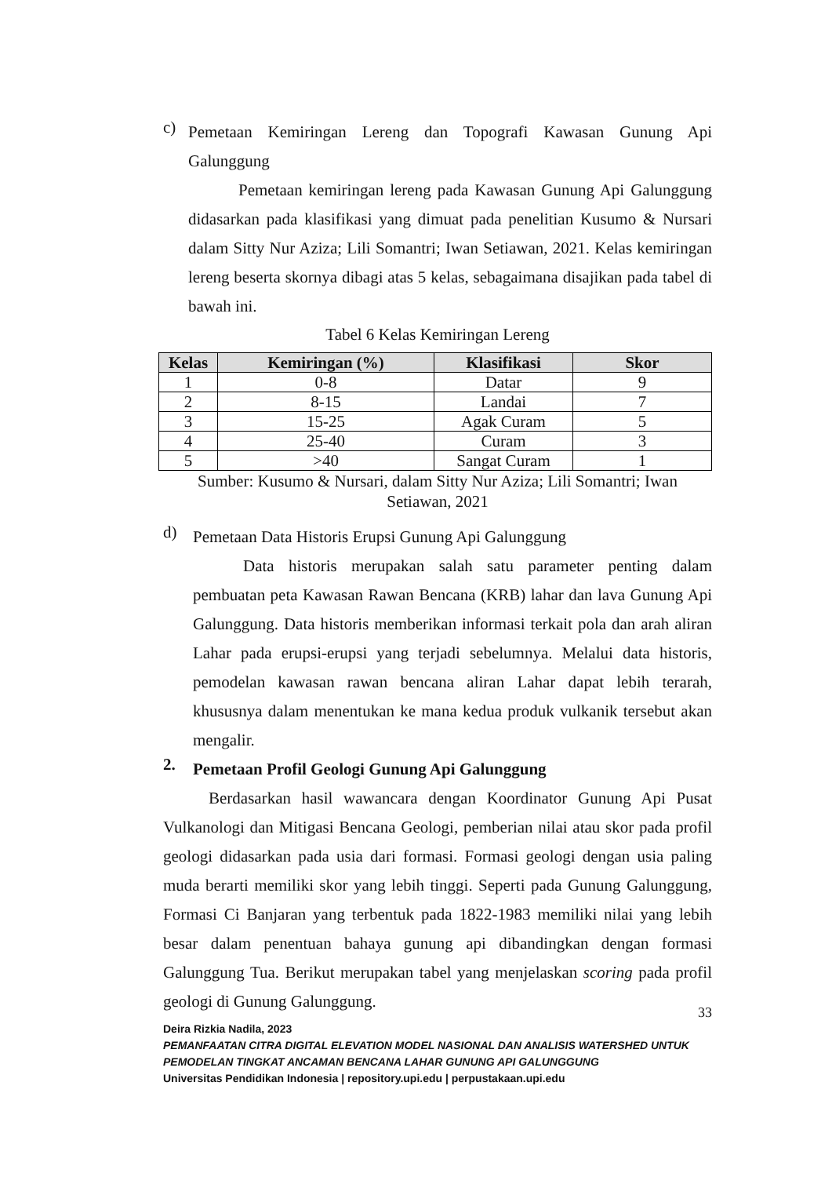c)
Pemetaan Kemiringan Lereng dan Topografi Kawasan Gunung Api Galunggung
Pemetaan kemiringan lereng pada Kawasan Gunung Api Galunggung didasarkan pada klasifikasi yang dimuat pada penelitian Kusumo & Nursari dalam Sitty Nur Aziza; Lili Somantri; Iwan Setiawan, 2021. Kelas kemiringan lereng beserta skornya dibagi atas 5 kelas, sebagaimana disajikan pada tabel di bawah ini.
Tabel 6 Kelas Kemiringan Lereng
| Kelas | Kemiringan (%) | Klasifikasi | Skor |
| --- | --- | --- | --- |
| 1 | 0-8 | Datar | 9 |
| 2 | 8-15 | Landai | 7 |
| 3 | 15-25 | Agak Curam | 5 |
| 4 | 25-40 | Curam | 3 |
| 5 | >40 | Sangat Curam | 1 |
Sumber: Kusumo & Nursari, dalam Sitty Nur Aziza; Lili Somantri; Iwan
Setiawan, 2021
d)
Pemetaan Data Historis Erupsi Gunung Api Galunggung
Data historis merupakan salah satu parameter penting dalam pembuatan peta Kawasan Rawan Bencana (KRB) lahar dan lava Gunung Api Galunggung. Data historis memberikan informasi terkait pola dan arah aliran Lahar pada erupsi-erupsi yang terjadi sebelumnya. Melalui data historis, pemodelan kawasan rawan bencana aliran Lahar dapat lebih terarah, khususnya dalam menentukan ke mana kedua produk vulkanik tersebut akan mengalir.
2.
Pemetaan Profil Geologi Gunung Api Galunggung
Berdasarkan hasil wawancara dengan Koordinator Gunung Api Pusat Vulkanologi dan Mitigasi Bencana Geologi, pemberian nilai atau skor pada profil geologi didasarkan pada usia dari formasi. Formasi geologi dengan usia paling muda berarti memiliki skor yang lebih tinggi. Seperti pada Gunung Galunggung, Formasi Ci Banjaran yang terbentuk pada 1822-1983 memiliki nilai yang lebih besar dalam penentuan bahaya gunung api dibandingkan dengan formasi Galunggung Tua. Berikut merupakan tabel yang menjelaskan scoring pada profil geologi di Gunung Galunggung.
33
Deira Rizkia Nadila, 2023
PEMANFAATAN CITRA DIGITAL ELEVATION MODEL NASIONAL DAN ANALISIS WATERSHED UNTUK PEMODELAN TINGKAT ANCAMAN BENCANA LAHAR GUNUNG API GALUNGGUNG
Universitas Pendidikan Indonesia | repository.upi.edu | perpustakaan.upi.edu